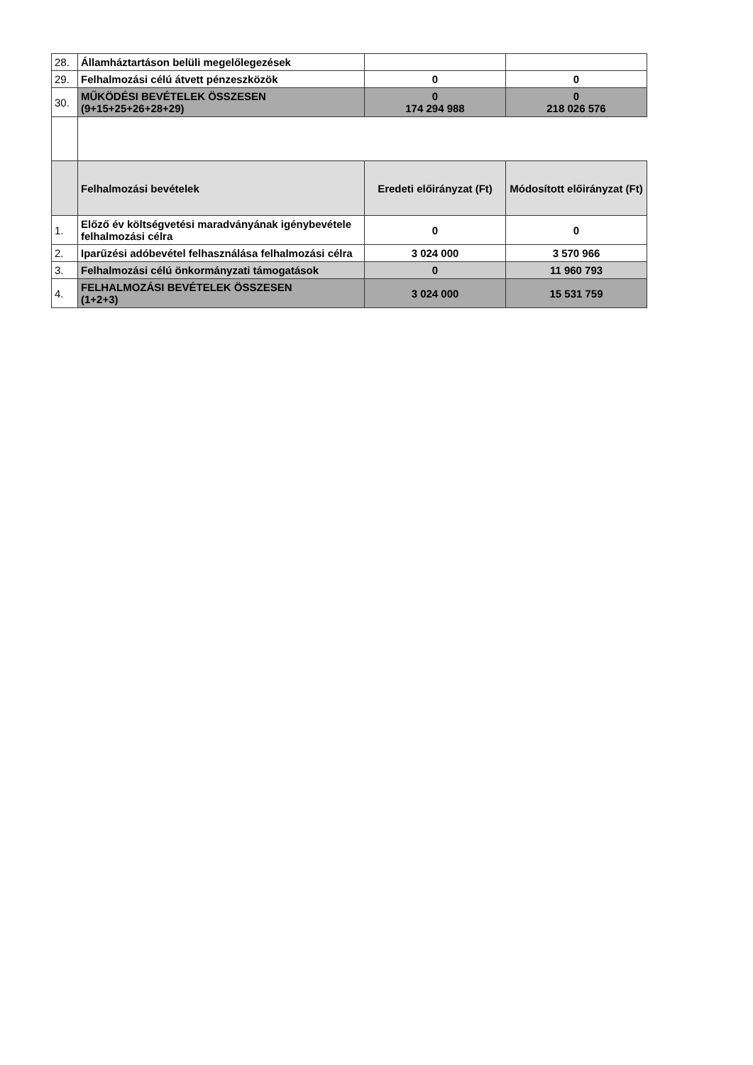| 28. | Államháztartáson belüli megelőlegezések | | |
| 29. | Felhalmozási célú átvett pénzeszközök | 0 | 0 |
| 30. | MŰKÖDÉSI BEVÉTELEK ÖSSZESEN (9+15+25+26+28+29) | 0 174 294 988 | 0 218 026 576 |
| | Felhalmozási bevételek | Eredeti előirányzat (Ft) | Módosított előirányzat (Ft) |
| 1. | Előző év költségvetési maradványának igénybevétele felhalmozási célra | 0 | 0 |
| 2. | Iparűzési adóbevétel felhasználása felhalmozási célra | 3 024 000 | 3 570 966 |
| 3. | Felhalmozási célú önkormányzati támogatások | 0 | 11 960 793 |
| 4. | FELHALMOZÁSI BEVÉTELEK ÖSSZESEN (1+2+3) | 3 024 000 | 15 531 759 |